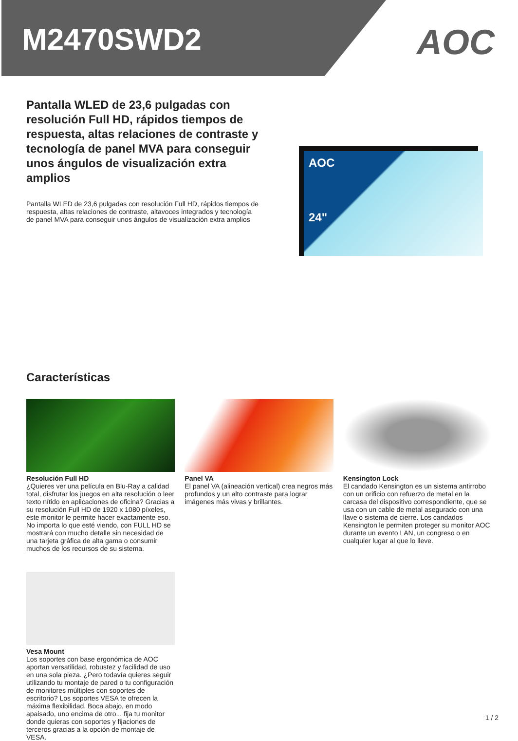M2470SWD2
AOC
Pantalla WLED de 23,6 pulgadas con resolución Full HD, rápidos tiempos de respuesta, altas relaciones de contraste y tecnología de panel MVA para conseguir unos ángulos de visualización extra amplios
Pantalla WLED de 23,6 pulgadas con resolución Full HD, rápidos tiempos de respuesta, altas relaciones de contraste, altavoces integrados y tecnología de panel MVA para conseguir unos ángulos de visualización extra amplios
AOC
24"
Características
Resolución Full HD
¿Quieres ver una película en Blu-Ray a calidad total, disfrutar los juegos en alta resolución o leer texto nítido en aplicaciones de oficina? Gracias a su resolución Full HD de 1920 x 1080 píxeles, este monitor le permite hacer exactamente eso. No importa lo que esté viendo, con FULL HD se mostrará con mucho detalle sin necesidad de una tarjeta gráfica de alta gama o consumir muchos de los recursos de su sistema.
Panel VA
El panel VA (alineación vertical) crea negros más profundos y un alto contraste para lograr imágenes más vivas y brillantes.
Kensington Lock
El candado Kensington es un sistema antirrobo con un orificio con refuerzo de metal en la carcasa del dispositivo correspondiente, que se usa con un cable de metal asegurado con una llave o sistema de cierre. Los candados Kensington le permiten proteger su monitor AOC durante un evento LAN, un congreso o en cualquier lugar al que lo lleve.
Vesa Mount
Los soportes con base ergonómica de AOC aportan versatilidad, robustez y facilidad de uso en una sola pieza. ¿Pero todavía quieres seguir utilizando tu montaje de pared o tu configuración de monitores múltiples con soportes de escritorio? Los soportes VESA te ofrecen la máxima flexibilidad. Boca abajo, en modo apaisado, uno encima de otro... fija tu monitor donde quieras con soportes y fijaciones de terceros gracias a la opción de montaje de VESA.
1 / 2